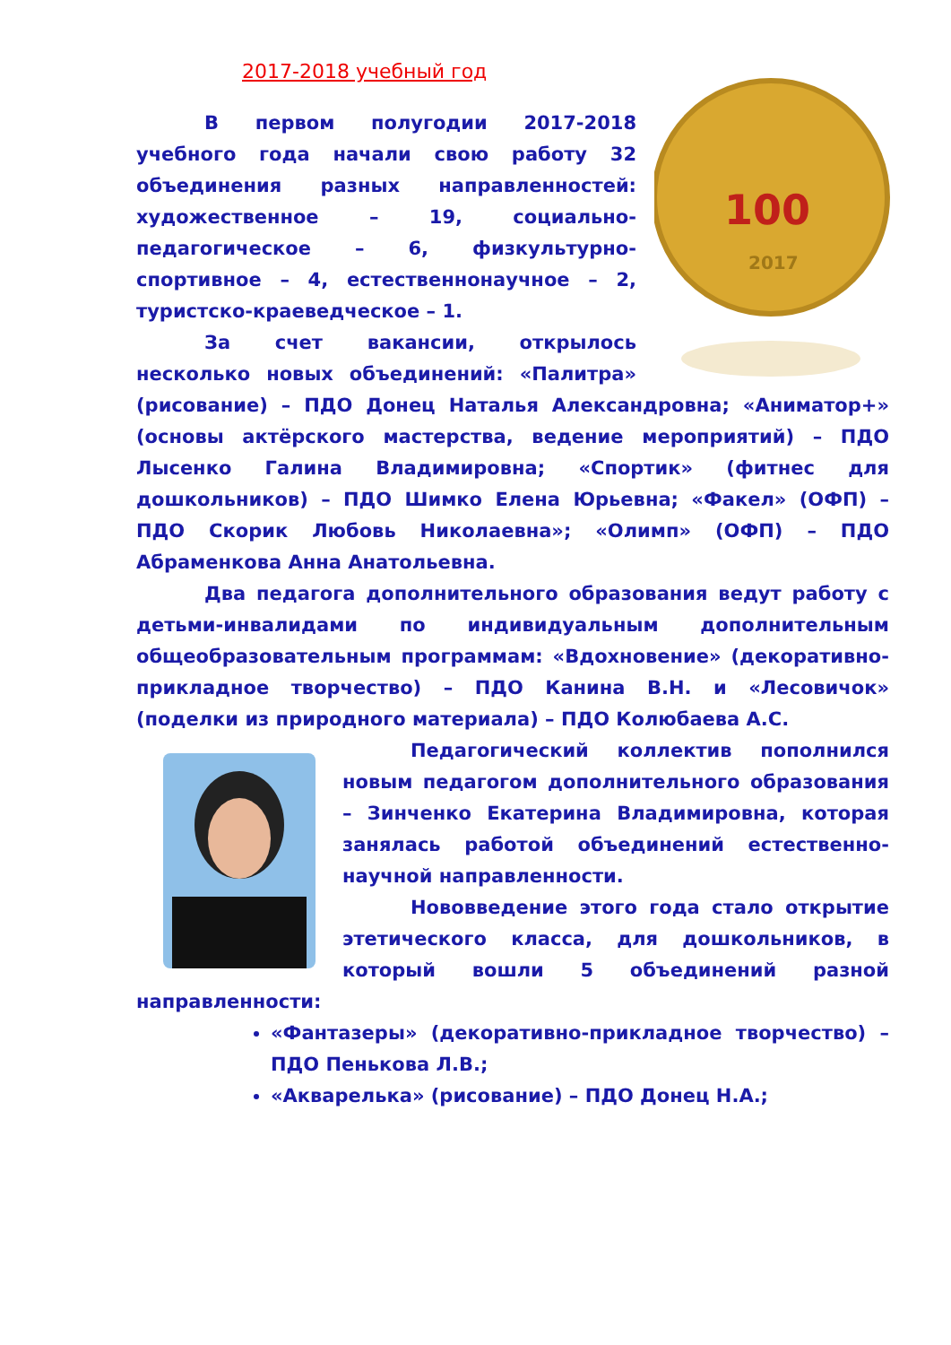2017-2018 учебный год
100
2017
В первом полугодии 2017-2018 учебного года начали свою работу 32 объединения разных направленностей: художественное – 19, социально-педагогическое – 6, физкультурно-спортивное – 4, естественнонаучное – 2, туристско-краеведческое – 1.
За счет вакансии, открылось несколько новых объединений: «Палитра» (рисование) – ПДО Донец Наталья Александровна; «Аниматор+» (основы актёрского мастерства, ведение мероприятий) – ПДО Лысенко Галина Владимировна; «Спортик» (фитнес для дошкольников) – ПДО Шимко Елена Юрьевна; «Факел» (ОФП) – ПДО Скорик Любовь Николаевна»; «Олимп» (ОФП) – ПДО Абраменкова Анна Анатольевна.
Два педагога дополнительного образования ведут работу с детьми-инвалидами по индивидуальным дополнительным общеобразовательным программам: «Вдохновение» (декоративно-прикладное творчество) – ПДО Канина В.Н. и «Лесовичок» (поделки из природного материала) – ПДО Колюбаева А.С.
Педагогический коллектив пополнился новым педагогом дополнительного образования – Зинченко Екатерина Владимировна, которая занялась работой объединений естественно-научной направленности.
Нововведение этого года стало открытие этетического класса, для дошкольников, в который вошли 5 объединений разной направленности:
«Фантазеры» (декоративно-прикладное творчество) – ПДО Пенькова Л.В.;
«Акварелька» (рисование) – ПДО Донец Н.А.;